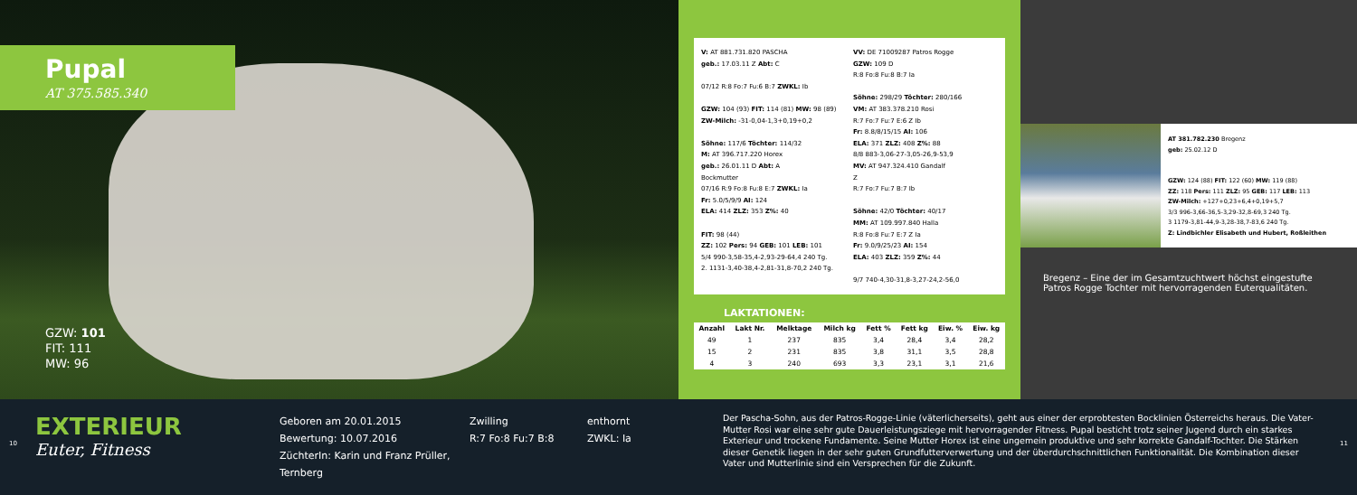Pupal
AT 375.585.340
GZW: 101
FIT: 111
MW: 96
V: AT 881.731.820 PASCHA
geb.: 17.03.11 Z Abt: C
07/12 R:8 Fo:7 Fu:6 B:7 ZWKL: Ib
GZW: 104 (93) FIT: 114 (81) MW: 98 (89)
ZW-Milch: -31-0,04-1,3+0,19+0,2
Söhne: 117/6 Töchter: 114/32
M: AT 396.717.220 Horex
geb.: 26.01.11 D Abt: A
Bockmutter
07/16 R:9 Fo:8 Fu:8 E:7 ZWKL: Ia
Fr: 5.0/5/9/9 AI: 124
ELA: 414 ZLZ: 353 Z%: 40
FIT: 98 (44)
ZZ: 102 Pers: 94 GEB: 101 LEB: 101
5/4 990-3,58-35,4-2,93-29-64,4 240 Tg.
2. 1131-3,40-38,4-2,81-31,8-70,2 240 Tg.
VV: DE 71009287 Patros Rogge
GZW: 109 D
R:8 Fo:8 Fu:8 B:7 Ia
Söhne: 298/29 Töchter: 280/166
VM: AT 383.378.210 Rosi
R:7 Fo:7 Fu:7 E:6 Z Ib
Fr: 8.8/8/15/15 AI: 106
ELA: 371 ZLZ: 408 Z%: 88
8/8 883-3,06-27-3,05-26,9-53,9
MV: AT 947.324.410 Gandalf
Z
R:7 Fo:7 Fu:7 B:7 Ib
Söhne: 42/0 Töchter: 40/17
MM: AT 109.997.840 Halla
R:8 Fo:8 Fu:7 E:7 Z Ia
Fr: 9.0/9/25/23 AI: 154
ELA: 403 ZLZ: 359 Z%: 44
9/7 740-4,30-31,8-3,27-24,2-56,0
LAKTATIONEN:
| Anzahl | Lakt Nr. | Melktage | Milch kg | Fett % | Fett kg | Eiw. % | Eiw. kg |
| --- | --- | --- | --- | --- | --- | --- | --- |
| 49 | 1 | 237 | 835 | 3,4 | 28,4 | 3,4 | 28,2 |
| 15 | 2 | 231 | 835 | 3,8 | 31,1 | 3,5 | 28,8 |
| 4 | 3 | 240 | 693 | 3,3 | 23,1 | 3,1 | 21,6 |
AT 381.782.230 Bregenz
geb: 25.02.12 D
GZW: 124 (88) FIT: 122 (60) MW: 119 (88)
ZZ: 118 Pers: 111 ZLZ: 95 GEB: 117 LEB: 113
ZW-Milch: +127+0,23+6,4+0,19+5,7
3/3 996-3,66-36,5-3,29-32,8-69,3 240 Tg.
3 1179-3,81-44,9-3,28-38,7-83,6 240 Tg.
Z: Lindbichler Elisabeth und Hubert, Roßleithen
Bregenz – Eine der im Gesamtzuchtwert höchst eingestufte Patros Rogge Tochter mit hervorragenden Euterqualitäten.
10
EXTERIEUR
Euter, Fitness
Geboren am 20.01.2015
Bewertung: 10.07.2016
ZüchterIn: Karin und Franz Prüller, Ternberg
Zwilling
R:7 Fo:8 Fu:7 B:8
enthornt
ZWKL: Ia
Der Pascha-Sohn, aus der Patros-Rogge-Linie (väterlicherseits), geht aus einer der erprobtesten Bocklinien Österreichs heraus. Die Vater-Mutter Rosi war eine sehr gute Dauerleistungsziege mit hervorragender Fitness. Pupal besticht trotz seiner Jugend durch ein starkes Exterieur und trockene Fundamente. Seine Mutter Horex ist eine ungemein produktive und sehr korrekte Gandalf-Tochter. Die Stärken dieser Genetik liegen in der sehr guten Grundfutterverwertung und der überdurchschnittlichen Funktionalität. Die Kombination dieser Vater und Mutterlinie sind ein Versprechen für die Zukunft.
11